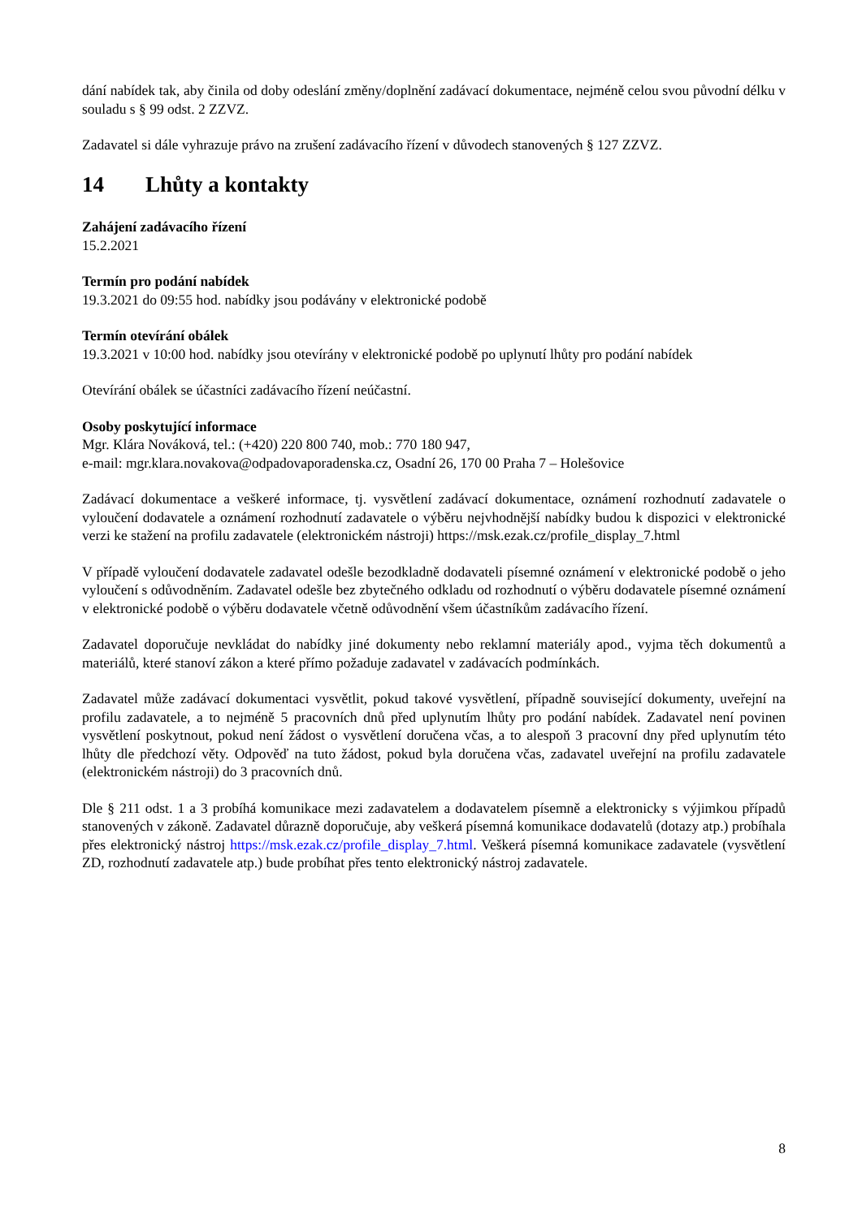dání nabídek tak, aby činila od doby odeslání změny/doplnění zadávací dokumentace, nejméně celou svou původní délku v souladu s § 99 odst. 2 ZZVZ.
Zadavatel si dále vyhrazuje právo na zrušení zadávacího řízení v důvodech stanovených § 127 ZZVZ.
14 Lhůty a kontakty
Zahájení zadávacího řízení
15.2.2021
Termín pro podání nabídek
19.3.2021 do 09:55 hod. nabídky jsou podávány v elektronické podobě
Termín otevírání obálek
19.3.2021 v 10:00 hod. nabídky jsou otevírány v elektronické podobě po uplynutí lhůty pro podání nabídek
Otevírání obálek se účastníci zadávacího řízení neúčastní.
Osoby poskytující informace
Mgr. Klára Nováková, tel.: (+420) 220 800 740, mob.: 770 180 947,
e-mail: mgr.klara.novakova@odpadovaporadenska.cz, Osadní 26, 170 00 Praha 7 – Holešovice
Zadávací dokumentace a veškeré informace, tj. vysvětlení zadávací dokumentace, oznámení rozhodnutí zadavatele o vyloučení dodavatele a oznámení rozhodnutí zadavatele o výběru nejvhodnější nabídky budou k dispozici v elektronické verzi ke stažení na profilu zadavatele (elektronickém nástroji) https://msk.ezak.cz/profile_display_7.html
V případě vyloučení dodavatele zadavatel odešle bezodkladně dodavateli písemné oznámení v elektronické podobě o jeho vyloučení s odůvodněním. Zadavatel odešle bez zbytečného odkladu od rozhodnutí o výběru dodavatele písemné oznámení v elektronické podobě o výběru dodavatele včetně odůvodnění všem účastníkům zadávacího řízení.
Zadavatel doporučuje nevkládat do nabídky jiné dokumenty nebo reklamní materiály apod., vyjma těch dokumentů a materiálů, které stanoví zákon a které přímo požaduje zadavatel v zadávacích podmínkách.
Zadavatel může zadávací dokumentaci vysvětlit, pokud takové vysvětlení, případně související dokumenty, uveřejní na profilu zadavatele, a to nejméně 5 pracovních dnů před uplynutím lhůty pro podání nabídek. Zadavatel není povinen vysvětlení poskytnout, pokud není žádost o vysvětlení doručena včas, a to alespoň 3 pracovní dny před uplynutím této lhůty dle předchozí věty. Odpověď na tuto žádost, pokud byla doručena včas, zadavatel uveřejní na profilu zadavatele (elektronickém nástroji) do 3 pracovních dnů.
Dle § 211 odst. 1 a 3 probíhá komunikace mezi zadavatelem a dodavatelem písemně a elektronicky s výjimkou případů stanovených v zákoně. Zadavatel důrazně doporučuje, aby veškerá písemná komunikace dodavatelů (dotazy atp.) probíhala přes elektronický nástroj https://msk.ezak.cz/profile_display_7.html. Veškerá písemná komunikace zadavatele (vysvětlení ZD, rozhodnutí zadavatele atp.) bude probíhat přes tento elektronický nástroj zadavatele.
8